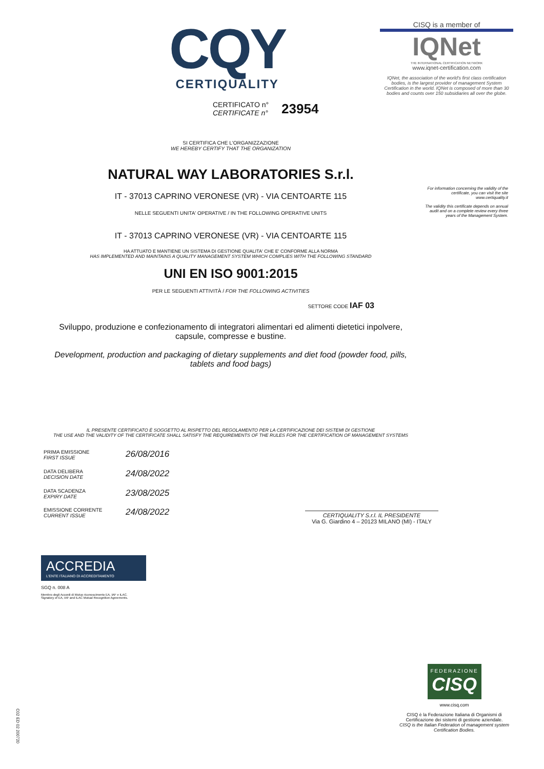CQY
CERTIQUALITY
CISQ is a member of
IQNet
THE INTERNATIONAL CERTIFICATION NETWORK
www.iqnet-certification.com
IQNet, the association of the world's first class certification bodies, is the largest provider of management System Certification in the world. IQNet is composed of more than 30 bodies and counts over 150 subsidiaries all over the globe.
CERTIFICATO n°
CERTIFICATE n°
23954
For information concerning the validity of the certificate, you can visit the site www.certiquality.it
The validity this certificate depends on annual audit and on a complete review every three years of the Management System.
SI CERTIFICA CHE L'ORGANIZZAZIONE
WE HEREBY CERTIFY THAT THE ORGANIZATION
NATURAL WAY LABORATORIES S.r.l.
IT - 37013 CAPRINO VERONESE (VR) - VIA CENTOARTE 115
NELLE SEGUENTI UNITA' OPERATIVE / IN THE FOLLOWING OPERATIVE UNITS
IT - 37013 CAPRINO VERONESE (VR) - VIA CENTOARTE 115
HA ATTUATO E MANTIENE UN SISTEMA DI GESTIONE QUALITA' CHE E' CONFORME ALLA NORMA
HAS IMPLEMENTED AND MAINTAINS A QUALITY MANAGEMENT SYSTEM WHICH COMPLIES WITH THE FOLLOWING STANDARD
UNI EN ISO 9001:2015
PER LE SEGUENTI ATTIVITÀ / FOR THE FOLLOWING ACTIVITIES
SETTORE CODE IAF 03
Sviluppo, produzione e confezionamento di integratori alimentari ed alimenti dietetici inpolvere,
capsule, compresse e bustine.
Development, production and packaging of dietary supplements and diet food (powder food, pills,
tablets and food bags)
IL PRESENTE CERTIFICATO È SOGGETTO AL RISPETTO DEL REGOLAMENTO PER LA CERTIFICAZIONE DEI SISTEMI DI GESTIONE
THE USE AND THE VALIDITY OF THE CERTIFICATE SHALL SATISFY THE REQUIREMENTS OF THE RULES FOR THE CERTIFICATION OF MANAGEMENT SYSTEMS
PRIMA EMISSIONE
FIRST ISSUE
26/08/2016
DATA DELIBERA
DECISION DATE
24/08/2022
DATA SCADENZA
EXPIRY DATE
23/08/2025
EMISSIONE CORRENTE
CURRENT ISSUE
24/08/2022
CERTIQUALITY S.r.l. IL PRESIDENTE
Via G. Giardino 4 – 20123 MILANO (MI) - ITALY
ACCREDIA
L'ENTE ITALIANO DI ACCREDITAMENTO
SGQ n. 008 A
Membro degli Accordi di Mutuo riconoscimento EA, IAF e ILAC.
Signatory of EA, IAF and ILAC Mutual Recognition Agreements.
FEDERAZIONE
CISQ
www.cisq.com
CISQ è la Federazione Italiana di Organismi di Certificazione dei sistemi di gestione aziendale.
CISQ is the Italian Federation of management system Certification Bodies.
C02 ED 02 200720